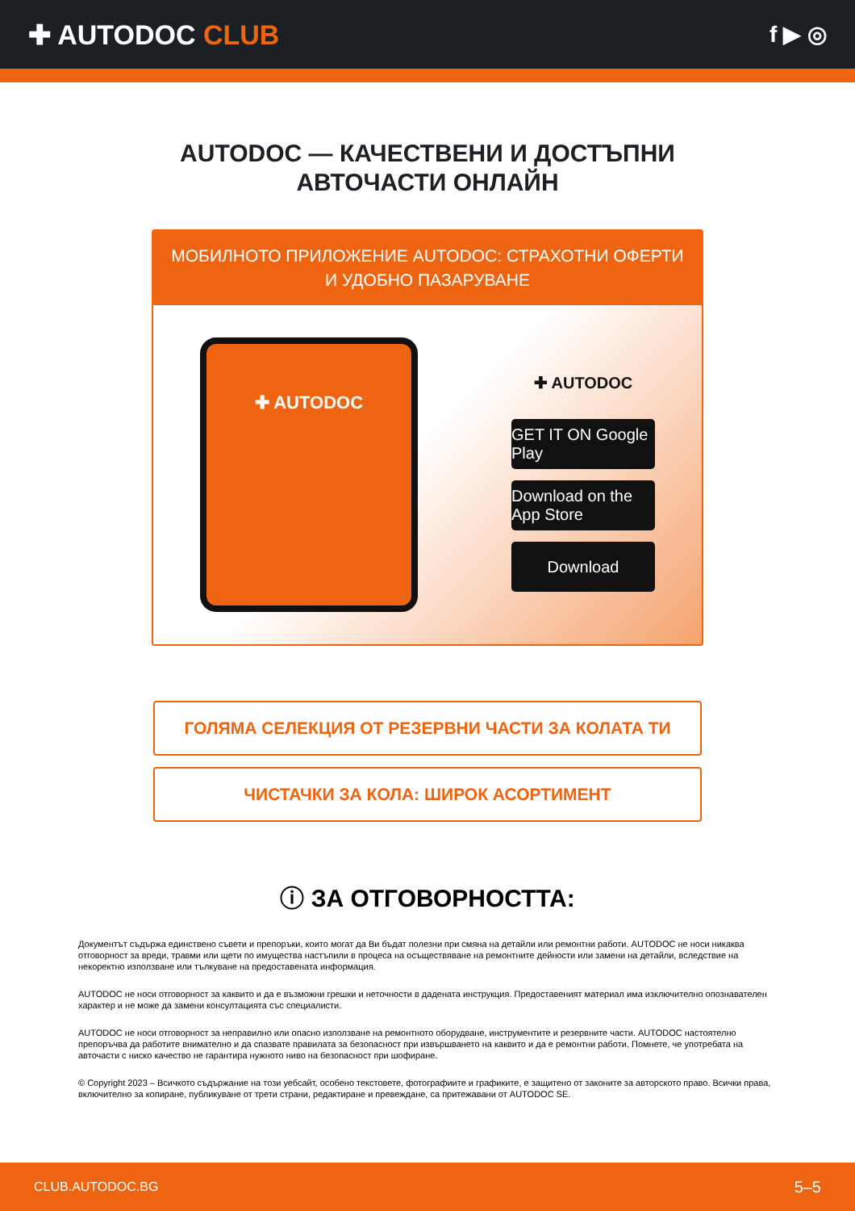✚ AUTODOC CLUB
f ▶ ◎
AUTODOC — КАЧЕСТВЕНИ И ДОСТЪПНИ
АВТОЧАСТИ ОНЛАЙН
МОБИЛНОТО ПРИЛОЖЕНИЕ AUTODOC: СТРАХОТНИ ОФЕРТИ И УДОБНО ПАЗАРУВАНЕ
✚ AUTODOC
✚ AUTODOC
GET IT ON Google Play
Download on the App Store
Download
ГОЛЯМА СЕЛЕКЦИЯ ОТ РЕЗЕРВНИ ЧАСТИ ЗА КОЛАТА ТИ
ЧИСТАЧКИ ЗА КОЛА: ШИРОК АСОРТИМЕНТ
ⓘ ЗА ОТГОВОРНОСТТА:
Документът съдържа единствено съвети и препоръки, които могат да Ви бъдат полезни при смяна на детайли или ремонтни работи. AUTODOC не носи никаква отговорност за вреди, травми или щети по имущества настъпили в процеса на осъществяване на ремонтните дейности или замени на детайли, вследствие на некоректно използване или тълкуване на предоставената информация.
AUTODOC не носи отговорност за каквито и да е възможни грешки и неточности в дадената инструкция. Предоставеният материал има изключително опознавателен характер и не може да замени консултацията със специалисти.
AUTODOC не носи отговорност за неправилно или опасно използване на ремонтното оборудване, инструментите и резервните части. AUTODOC настоятелно препоръчва да работите внимателно и да спазвате правилата за безопасност при извършването на каквито и да е ремонтни работи. Помнете, че употребата на авточасти с ниско качество не гарантира нужното ниво на безопасност при шофиране.
© Copyright 2023 – Всичкото съдържание на този уебсайт, особено текстовете, фотографиите и графиките, е защитено от законите за авторското право. Всички права, включително за копиране, публикуване от трети страни, редактиране и превеждане, са притежавани от AUTODOC SE.
CLUB.AUTODOC.BG 5–5